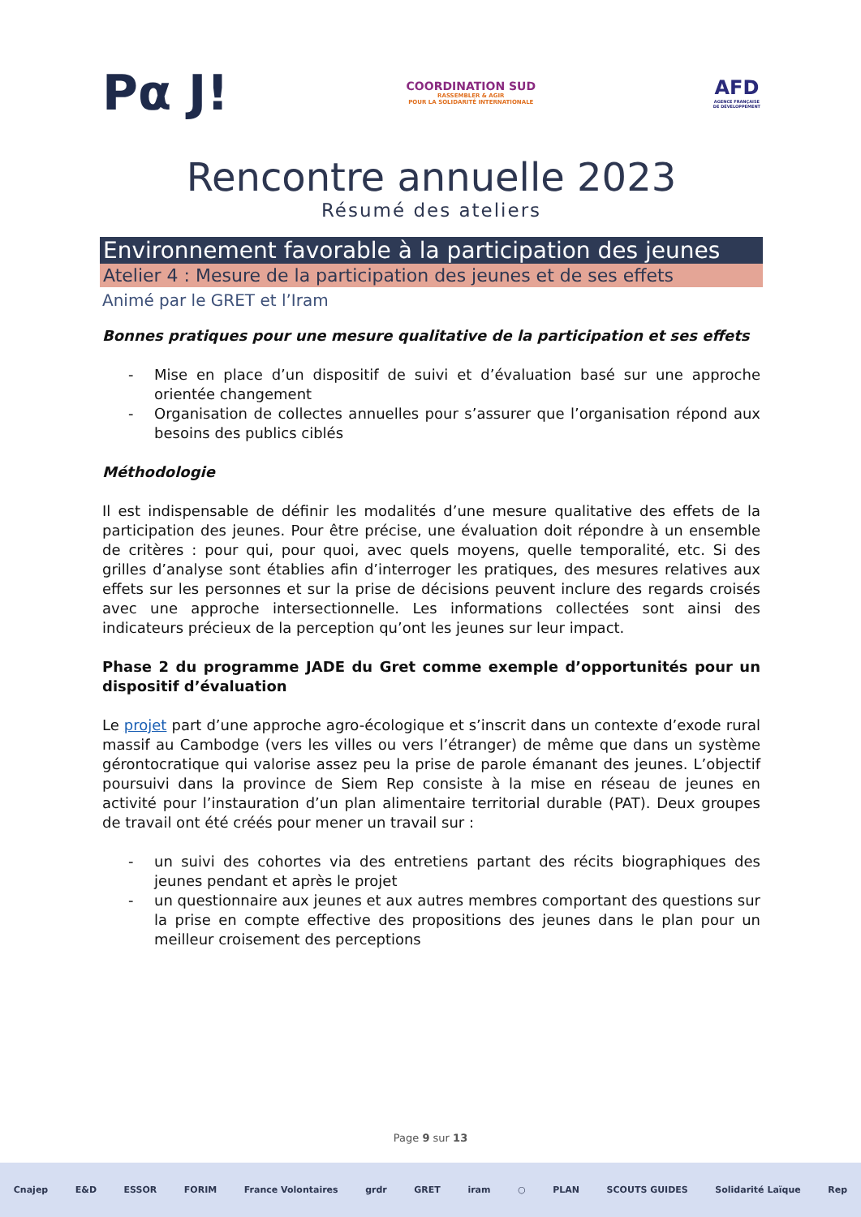Pα J!
COORDINATION SUD
RASSEMBLER & AGIR
POUR LA SOLIDARITÉ INTERNATIONALE
AFD
AGENCE FRANÇAISE
DE DÉVELOPPEMENT
Rencontre annuelle 2023
Résumé des ateliers
Environnement favorable à la participation des jeunes
Atelier 4 : Mesure de la participation des jeunes et de ses effets
Animé par le GRET et l’Iram
Bonnes pratiques pour une mesure qualitative de la participation et ses effets
- Mise en place d’un dispositif de suivi et d’évaluation basé sur une approche orientée changement
- Organisation de collectes annuelles pour s’assurer que l’organisation répond aux besoins des publics ciblés
Méthodologie
Il est indispensable de définir les modalités d’une mesure qualitative des effets de la participation des jeunes. Pour être précise, une évaluation doit répondre à un ensemble de critères : pour qui, pour quoi, avec quels moyens, quelle temporalité, etc. Si des grilles d’analyse sont établies afin d’interroger les pratiques, des mesures relatives aux effets sur les personnes et sur la prise de décisions peuvent inclure des regards croisés avec une approche intersectionnelle. Les informations collectées sont ainsi des indicateurs précieux de la perception qu’ont les jeunes sur leur impact.
Phase 2 du programme JADE du Gret comme exemple d’opportunités pour un dispositif d’évaluation
Le projet part d’une approche agro-écologique et s’inscrit dans un contexte d’exode rural massif au Cambodge (vers les villes ou vers l’étranger) de même que dans un système gérontocratique qui valorise assez peu la prise de parole émanant des jeunes. L’objectif poursuivi dans la province de Siem Rep consiste à la mise en réseau de jeunes en activité pour l’instauration d’un plan alimentaire territorial durable (PAT). Deux groupes de travail ont été créés pour mener un travail sur :
- un suivi des cohortes via des entretiens partant des récits biographiques des jeunes pendant et après le projet
- un questionnaire aux jeunes et aux autres membres comportant des questions sur la prise en compte effective des propositions des jeunes dans le plan pour un meilleur croisement des perceptions
Page 9 sur 13
Cnajep E&D ESSOR FORIM France Volontaires grdr GRET iram ○ PLAN SCOUTS GUIDES Solidarité Laïque Rep